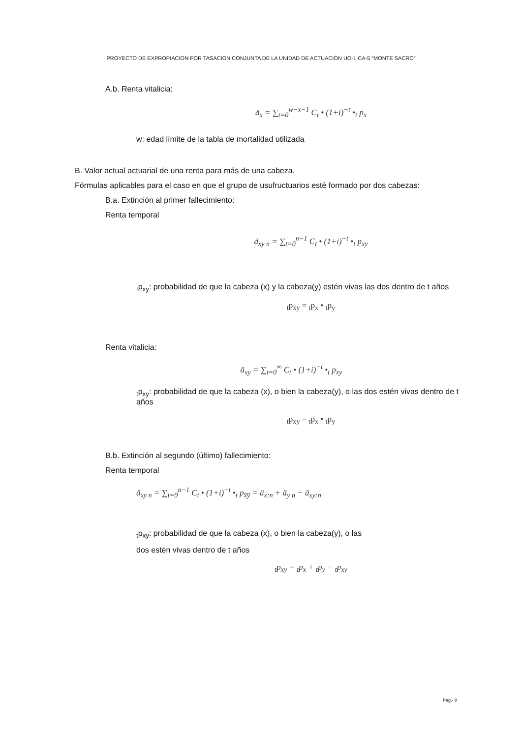PROYECTO DE EXPROPIACION POR TASACION CONJUNTA DE LA UNIDAD DE ACTUACIÓN UO-1 CA-5 “MONTE SACRO”
A.b. Renta vitalicia:
ä<sub>x</sub> = ∑<sub>t=0</sub><sup>w−x−1</sup> C<sub>t</sub> • (1+i)<sup>−t</sup> •<sub>t</sub> p<sub>x</sub>
w: edad límite de la tabla de mortalidad utilizada
B. Valor actual actuarial de una renta para más de una cabeza.
Fórmulas aplicables para el caso en que el grupo de usufructuarios esté formado por dos cabezas:
B.a. Extinción al primer fallecimiento:
Renta temporal
ä<sub>xy n</sub> = ∑<sub>t=0</sub><sup>n−1</sup> C<sub>t</sub> • (1+i)<sup>−t</sup> •<sub>t</sub> p<sub>xy</sub>
<sub>t</sub>p<sub>xy</sub>: probabilidad de que la cabeza (x) y la cabeza(y) estén vivas las dos dentro de t años
<sub>t</sub>p<sub>xy</sub> = <sub>t</sub>p<sub>x</sub> • <sub>t</sub>p<sub>y</sub>
Renta vitalicia:
ä<sub>xy</sub> = ∑<sub>t=0</sub><sup>∞</sup> C<sub>t</sub> • (1+i)<sup>−t</sup> •<sub>t</sub> p<sub>xy</sub>
<sub>t</sub>p<sub>xy</sub>: probabilidad de que la cabeza (x), o bien la cabeza(y), o las dos estén vivas dentro de t años
<sub>t</sub>p<sub>xy</sub> = <sub>t</sub>p<sub>x</sub> • <sub>t</sub>p<sub>y</sub>
B.b. Extinción al segundo (último) fallecimiento:
Renta temporal
ä<sub>xy n</sub> = ∑<sub>t=0</sub><sup>n−1</sup> C<sub>t</sub> • (1+i)<sup>−t</sup> •<sub>t</sub> p<sub>x̅y̅</sub> = ä<sub>x:n</sub> + ä<sub>y n</sub> − ä<sub>xy:n</sub>
<sub>t</sub>p<sub>x̅y̅</sub>: probabilidad de que la cabeza (x), o bien la cabeza(y), o las
dos estén vivas dentro de t años
<sub>t</sub>p<sub>x̅y̅</sub> = <sub>t</sub>p<sub>x</sub> + <sub>t</sub>p<sub>y</sub> − <sub>t</sub>p<sub>xy</sub>
Pag.- 8